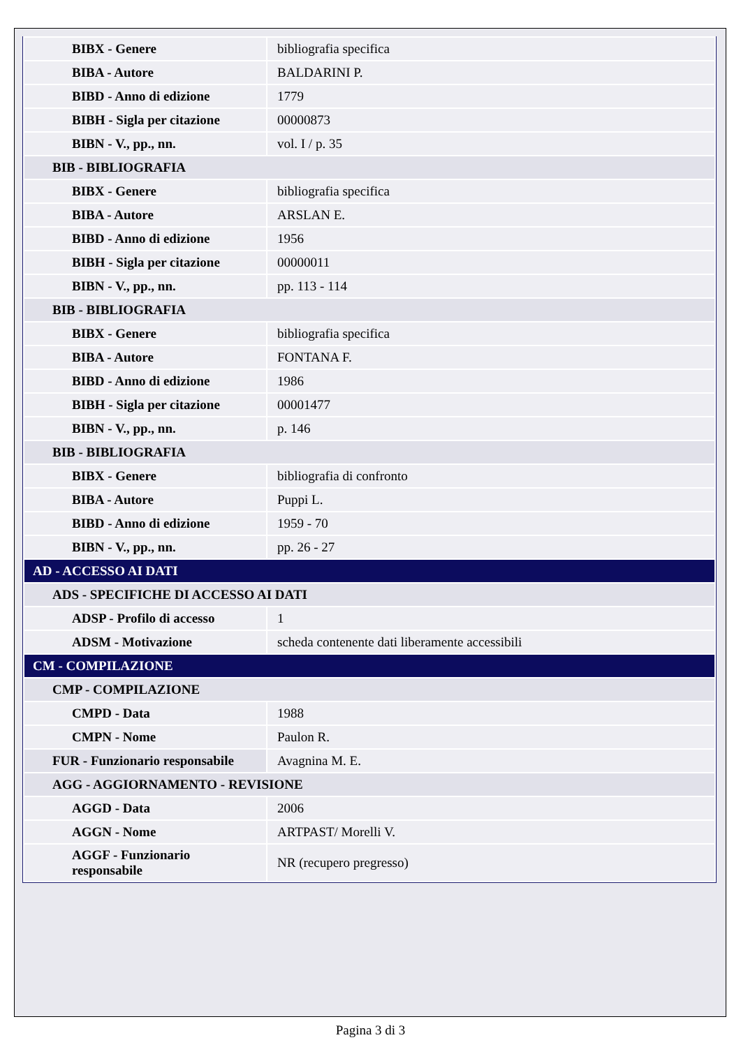| BIBX - Genere | bibliografia specifica |
| BIBA - Autore | BALDARINI P. |
| BIBD - Anno di edizione | 1779 |
| BIBH - Sigla per citazione | 00000873 |
| BIBN - V., pp., nn. | vol. I / p. 35 |
| BIB - BIBLIOGRAFIA | |
| BIBX - Genere | bibliografia specifica |
| BIBA - Autore | ARSLAN E. |
| BIBD - Anno di edizione | 1956 |
| BIBH - Sigla per citazione | 00000011 |
| BIBN - V., pp., nn. | pp. 113 - 114 |
| BIB - BIBLIOGRAFIA | |
| BIBX - Genere | bibliografia specifica |
| BIBA - Autore | FONTANA F. |
| BIBD - Anno di edizione | 1986 |
| BIBH - Sigla per citazione | 00001477 |
| BIBN - V., pp., nn. | p. 146 |
| BIB - BIBLIOGRAFIA | |
| BIBX - Genere | bibliografia di confronto |
| BIBA - Autore | Puppi L. |
| BIBD - Anno di edizione | 1959 - 70 |
| BIBN - V., pp., nn. | pp. 26 - 27 |
| AD - ACCESSO AI DATI | |
| ADS - SPECIFICHE DI ACCESSO AI DATI | |
| ADSP - Profilo di accesso | 1 |
| ADSM - Motivazione | scheda contenente dati liberamente accessibili |
| CM - COMPILAZIONE | |
| CMP - COMPILAZIONE | |
| CMPD - Data | 1988 |
| CMPN - Nome | Paulon R. |
| FUR - Funzionario responsabile | Avagnina M. E. |
| AGG - AGGIORNAMENTO - REVISIONE | |
| AGGD - Data | 2006 |
| AGGN - Nome | ARTPAST/ Morelli V. |
| AGGF - Funzionario responsabile | NR (recupero pregresso) |
Pagina 3 di 3